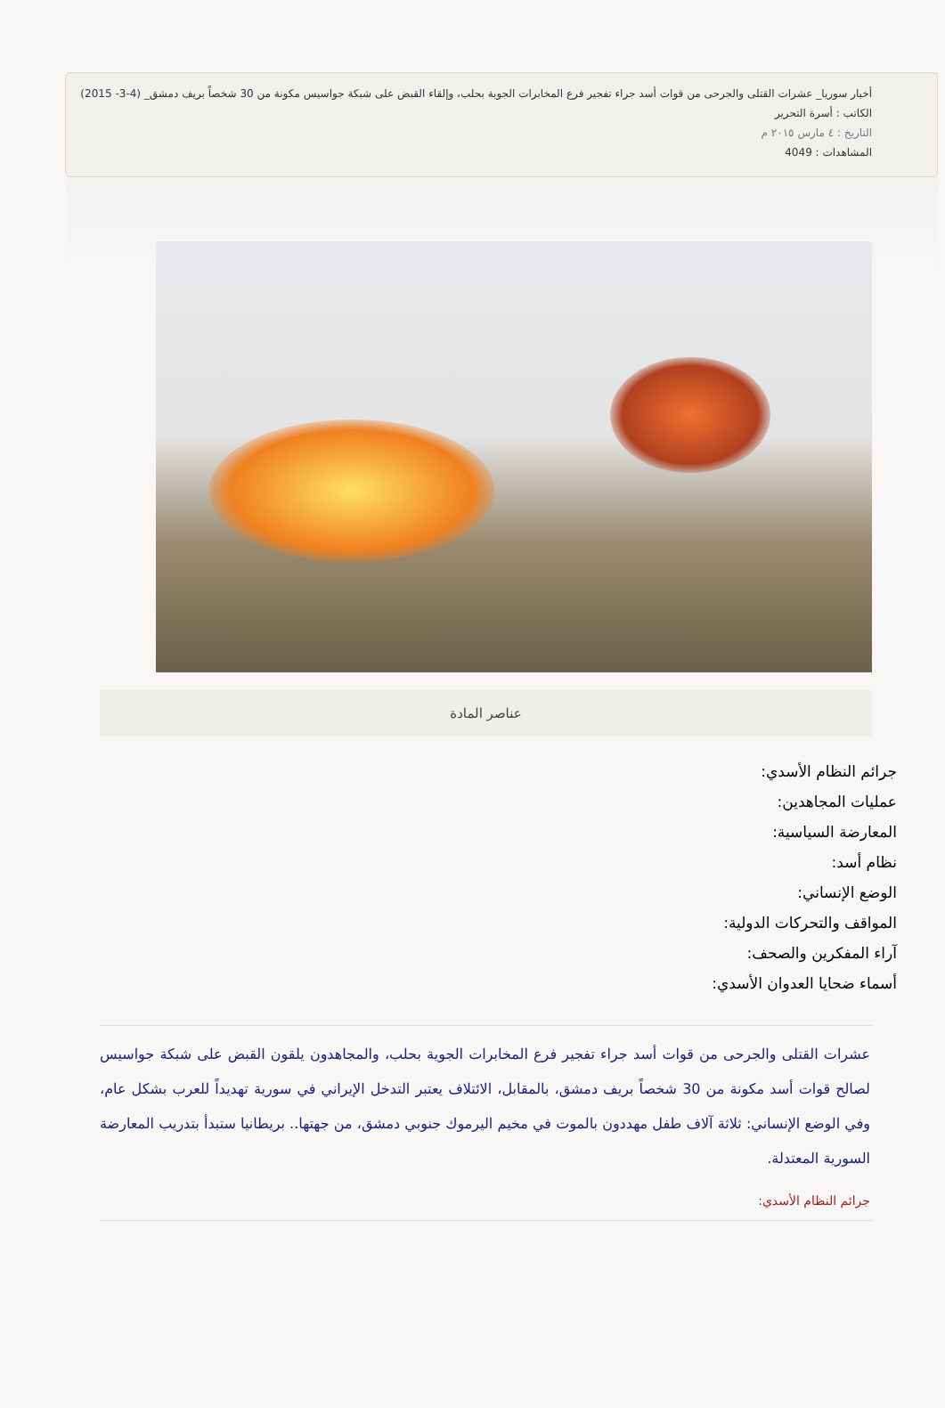أخبار سوريا_ عشرات القتلى والجرحى من قوات أسد جراء تفجير فرع المخابرات الجوية بحلب، وإلقاء القبض على شبكة جواسيس مكونة من 30 شخصاً بريف دمشق_ (4-3- 2015)
الكاتب : أسرة التحرير
التاريخ : ٤ مارس ٢٠١٥ م
المشاهدات : 4049
عناصر المادة
جرائم النظام الأسدي:
عمليات المجاهدين:
المعارضة السياسية:
نظام أسد:
الوضع الإنساني:
المواقف والتحركات الدولية:
آراء المفكرين والصحف:
أسماء ضحايا العدوان الأسدي:
عشرات القتلى والجرحى من قوات أسد جراء تفجير فرع المخابرات الجوية بحلب، والمجاهدون يلقون القبض على شبكة جواسيس لصالح قوات أسد مكونة من 30 شخصاً بريف دمشق، بالمقابل، الائتلاف يعتبر التدخل الإيراني في سورية تهديداً للعرب بشكل عام، وفي الوضع الإنساني: ثلاثة آلاف طفل مهددون بالموت في مخيم اليرموك جنوبي دمشق، من جهتها.. بريطانيا ستبدأ بتدريب المعارضة السورية المعتدلة.
جرائم النظام الأسدي: